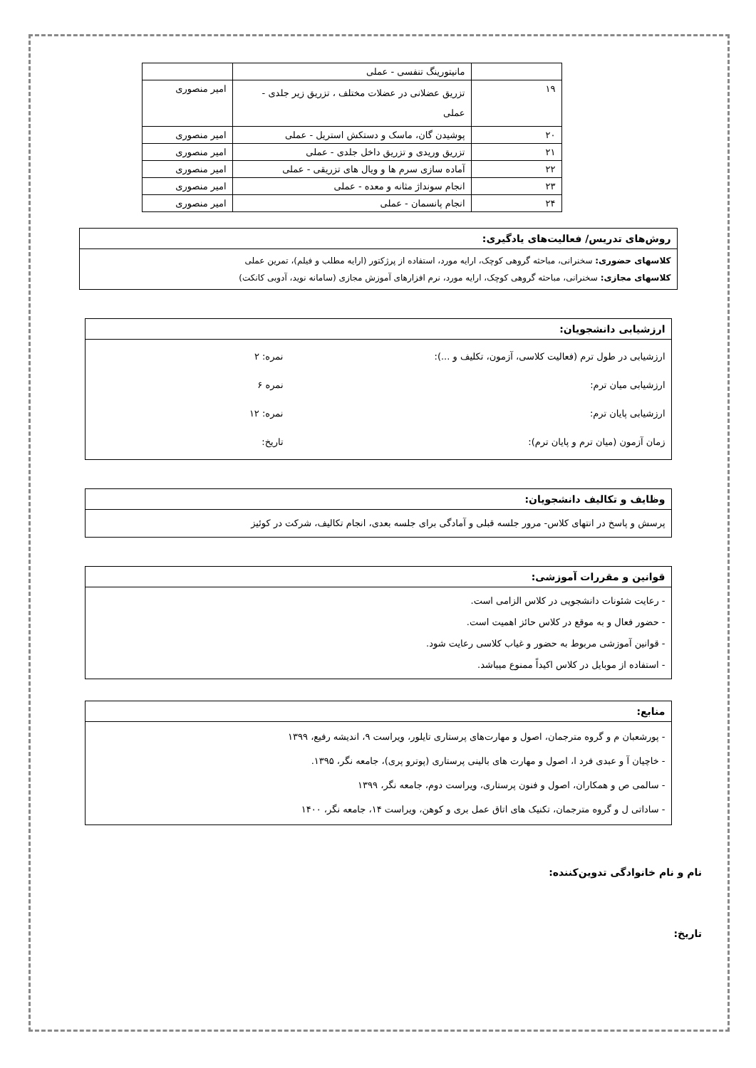| | مانیتورینگ تنفسی - عملی | |
| ۱۹ | تزریق عضلانی در عضلات مختلف ، تزریق زیر جلدی - عملی | امیر منصوری |
| ۲۰ | پوشیدن گان، ماسک و دستکش استریل - عملی | امیر منصوری |
| ۲۱ | تزریق وریدی و تزریق داخل جلدی - عملی | امیر منصوری |
| ۲۲ | آماده سازی سرم ها و ویال های تزریقی - عملی | امیر منصوری |
| ۲۳ | انجام سونداژ مثانه و معده - عملی | امیر منصوری |
| ۲۴ | انجام پانسمان - عملی | امیر منصوری |
روش‌های تدریس/ فعالیت‌های یادگیری:
کلاسهای حضوری: سخنرانی، مباحثه گروهی کوچک، ارایه مورد، استفاده از پرژکتور (ارایه مطلب و فیلم)، تمرین عملی
کلاسهای مجازی: سخنرانی، مباحثه گروهی کوچک، ارایه مورد، نرم افزارهای آموزش مجازی (سامانه نوید، آدوبی کانکت)
ارزشیابی دانشجویان:
ارزشیابی در طول ترم (فعالیت کلاسی، آزمون، تکلیف و ...): نمره: ۲
ارزشیابی میان ترم: نمره ۶
ارزشیابی پایان ترم: نمره: ۱۲
زمان آزمون (میان ترم و پایان ترم): تاریخ:
وظایف و تکالیف دانشجویان:
پرسش و پاسخ در انتهای کلاس- مرور جلسه قبلی و آمادگی برای جلسه بعدی، انجام تکالیف، شرکت در کوئیز
قوانین و مقررات آموزشی:
- رعایت شئونات دانشجویی در کلاس الزامی است.
- حضور فعال و به موقع در کلاس حائز اهمیت است.
- قوانین آموزشی مربوط به حضور و غیاب کلاسی رعایت شود.
- استفاده از موبایل در کلاس اکیداً ممنوع میباشد.
منابع:
- پورشعبان م و گروه مترجمان، اصول و مهارت‌های پرستاری تایلور، ویراست ۹، اندیشه رفیع، ۱۳۹۹
- خاچیان آ و عبدی فرد ا، اصول و مهارت های بالینی پرستاری (پوترو پری)، جامعه نگر، ۱۳۹۵.
- سالمی ص و همکاران، اصول و فنون پرستاری، ویراست دوم، جامعه نگر، ۱۳۹۹
- ساداتی ل و گروه مترجمان، تکنیک های اتاق عمل بری و کوهن، ویراست ۱۴، جامعه نگر، ۱۴۰۰
نام و نام خانوادگی تدوین‌کننده:
تاریخ: